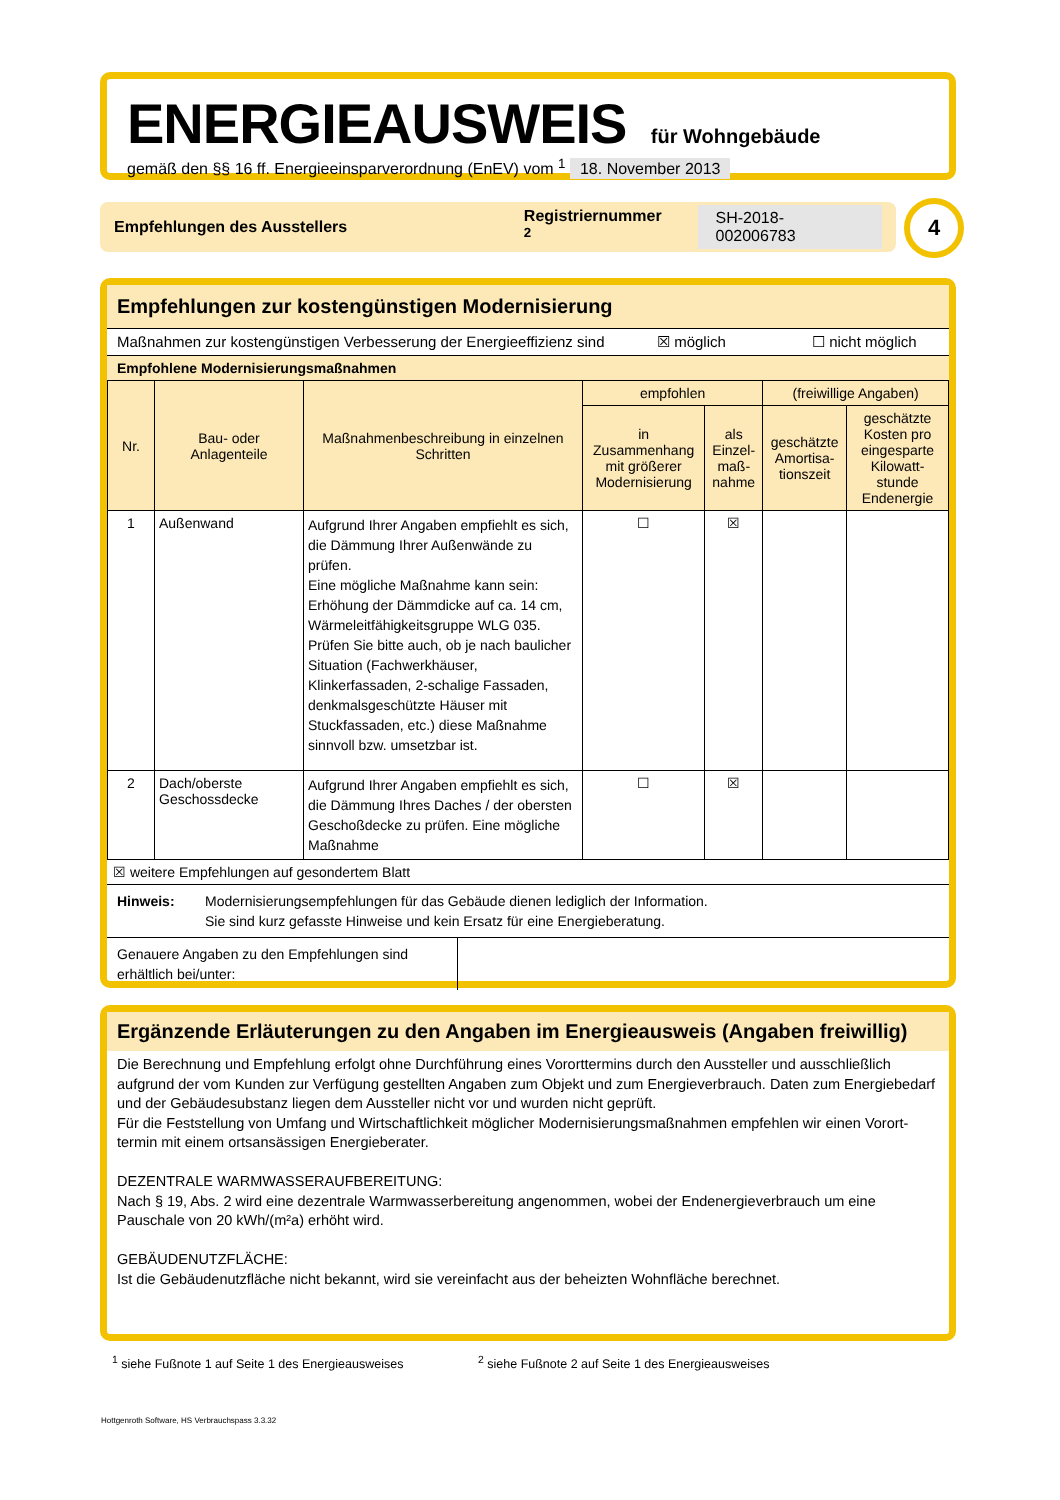ENERGIEAUSWEIS
für Wohngebäude
gemäß den §§ 16 ff. Energieeinsparverordnung (EnEV) vom <sup>1</sup> 18. November 2013
Empfehlungen des Ausstellers Registriernummer <sup>2</sup> SH-2018-002006783 4
Empfehlungen zur kostengünstigen Modernisierung
Maßnahmen zur kostengünstigen Verbesserung der Energieeffizienz sind ☒ möglich ☐ nicht möglich
Empfohlene Modernisierungsmaßnahmen
| Nr. | Bau- oder Anlagenteile | Maßnahmenbeschreibung in einzelnen Schritten | empfohlen | | (freiwillige Angaben) | |
| --- | --- | --- | --- | --- | --- | --- |
| | | | in Zusammenhang mit größerer Modernisierung | als Einzel-maß-nahme | geschätzte Amortisa-tionszeit | geschätzte Kosten pro eingesparte Kilowatt-stunde Endenergie |
| 1 | Außenwand | Aufgrund Ihrer Angaben empfiehlt es sich, die Dämmung Ihrer Außenwände zu prüfen. Eine mögliche Maßnahme kann sein: Erhöhung der Dämmdicke auf ca. 14 cm, Wärmeleitfähigkeitsgruppe WLG 035. Prüfen Sie bitte auch, ob je nach baulicher Situation (Fachwerkhäuser, Klinkerfassaden, 2-schalige Fassaden, denkmalsgeschützte Häuser mit Stuckfassaden, etc.) diese Maßnahme sinnvoll bzw. umsetzbar ist. | ☐ | ☒ | | |
| 2 | Dach/oberste Geschossdecke | Aufgrund Ihrer Angaben empfiehlt es sich, die Dämmung Ihres Daches / der obersten Geschoßdecke zu prüfen. Eine mögliche Maßnahme | ☐ | ☒ | | |
☒ weitere Empfehlungen auf gesondertem Blatt
Hinweis: Modernisierungsempfehlungen für das Gebäude dienen lediglich der Information.
Sie sind kurz gefasste Hinweise und kein Ersatz für eine Energieberatung.
Genauere Angaben zu den Empfehlungen sind erhältlich bei/unter:
Ergänzende Erläuterungen zu den Angaben im Energieausweis (Angaben freiwillig)
Die Berechnung und Empfehlung erfolgt ohne Durchführung eines Vororttermins durch den Aussteller und ausschließlich aufgrund der vom Kunden zur Verfügung gestellten Angaben zum Objekt und zum Energieverbrauch. Daten zum Energiebedarf und der Gebäudesubstanz liegen dem Aussteller nicht vor und wurden nicht geprüft.
Für die Feststellung von Umfang und Wirtschaftlichkeit möglicher Modernisierungsmaßnahmen empfehlen wir einen Vorort­termin mit einem ortsansässigen Energieberater.
DEZENTRALE WARMWASSERAUFBEREITUNG:
Nach § 19, Abs. 2 wird eine dezentrale Warmwasserbereitung angenommen, wobei der Endenergieverbrauch um eine Pauschale von 20 kWh/(m²a) erhöht wird.
GEBÄUDENUTZFLÄCHE:
Ist die Gebäudenutzfläche nicht bekannt, wird sie vereinfacht aus der beheizten Wohnfläche berechnet.
<sup>1</sup> siehe Fußnote 1 auf Seite 1 des Energieausweises <sup>2</sup> siehe Fußnote 2 auf Seite 1 des Energieausweises
Hottgenroth Software, HS Verbrauchspass 3.3.32